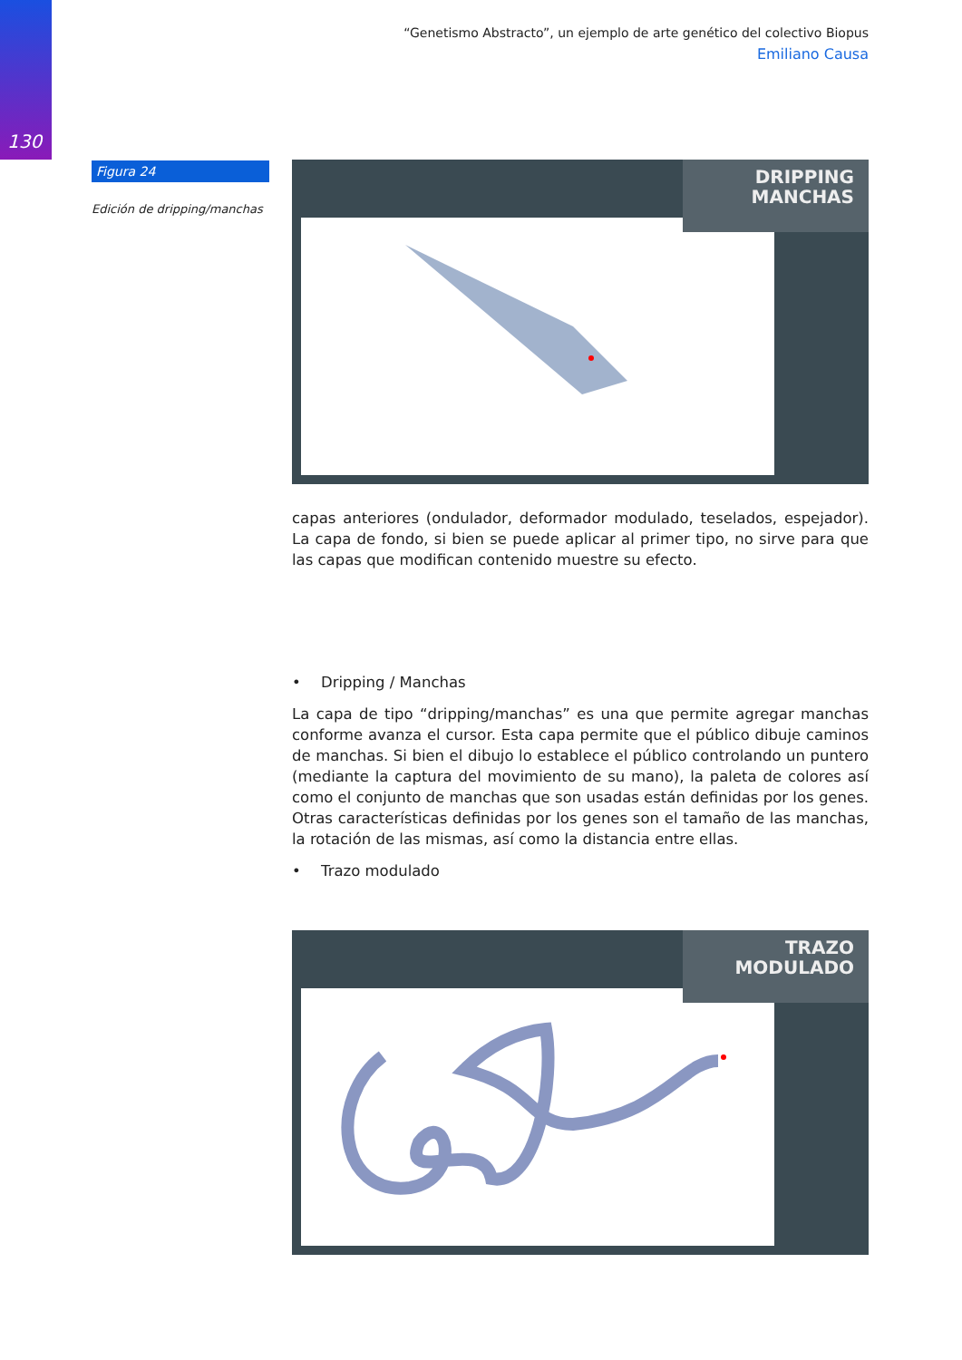130
“Genetismo Abstracto”, un ejemplo de arte genético del colectivo Biopus
Emiliano Causa
Figura 24
Edición de dripping/manchas
DRIPPING
MANCHAS
capas anteriores (ondulador, deformador modulado, teselados, espejador). La capa de fondo, si bien se puede aplicar al primer tipo, no sirve para que las capas que modifican contenido muestre su efecto.
• Dripping / Manchas
La capa de tipo “dripping/manchas” es una que permite agregar manchas conforme avanza el cursor. Esta capa permite que el público dibuje caminos de manchas. Si bien el dibujo lo establece el público controlando un puntero (mediante la captura del movimiento de su mano), la paleta de colores así como el conjunto de manchas que son usadas están definidas por los genes. Otras características definidas por los genes son el tamaño de las manchas, la rotación de las mismas, así como la distancia entre ellas.
• Trazo modulado
TRAZO
MODULADO